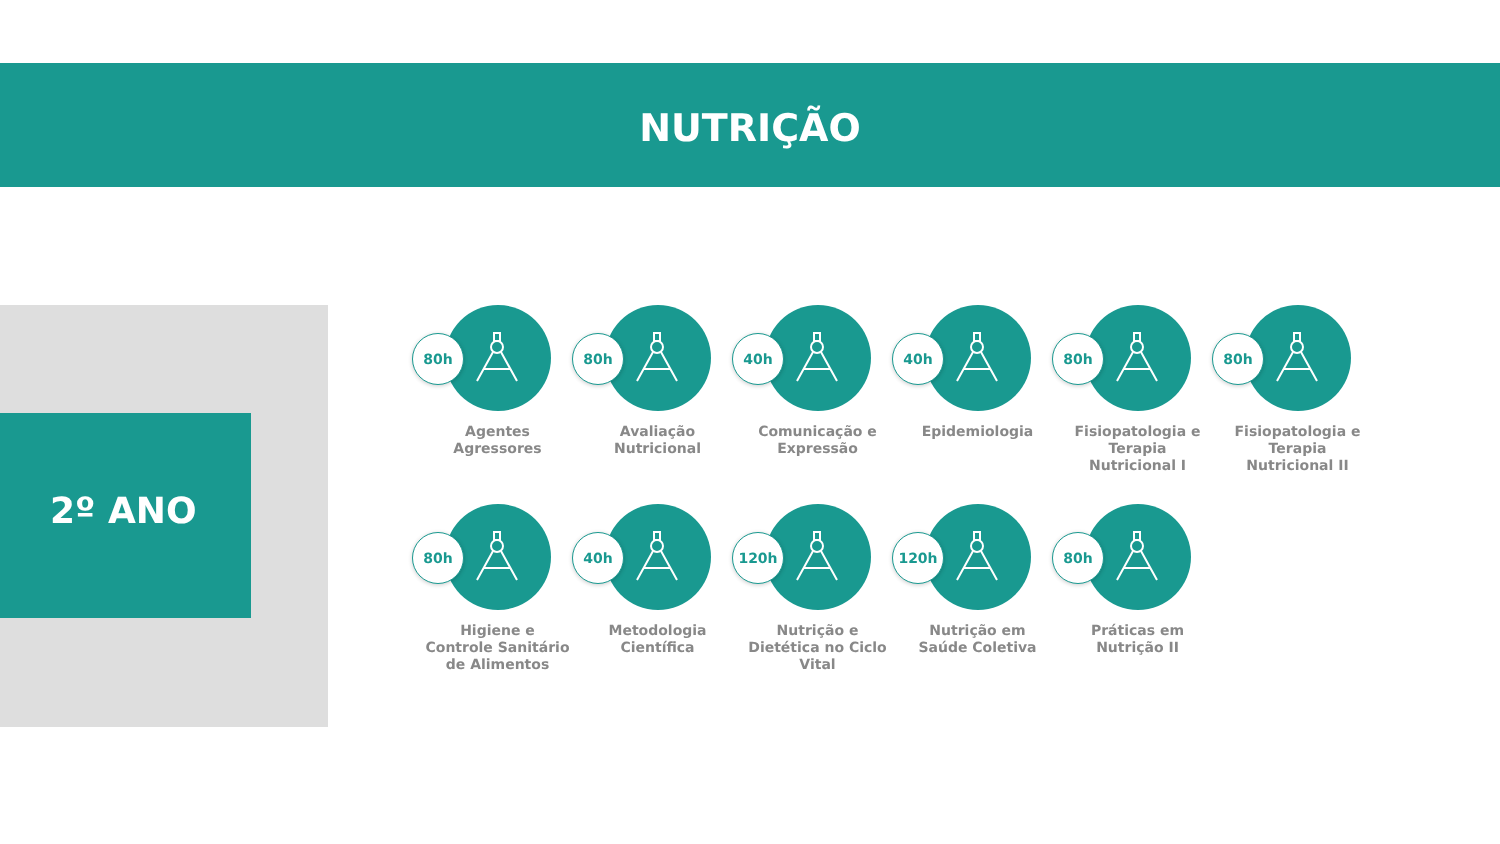NUTRIÇÃO
2º ANO
80h
Agentes Agressores
80h
Avaliação Nutricional
40h
Comunicação e Expressão
40h
Epidemiologia
80h
Fisiopatologia e Terapia Nutricional I
80h
Fisiopatologia e Terapia Nutricional II
80h
Higiene e Controle Sanitário de Alimentos
40h
Metodologia Científica
120h
Nutrição e Dietética no Ciclo Vital
120h
Nutrição em Saúde Coletiva
80h
Práticas em Nutrição II